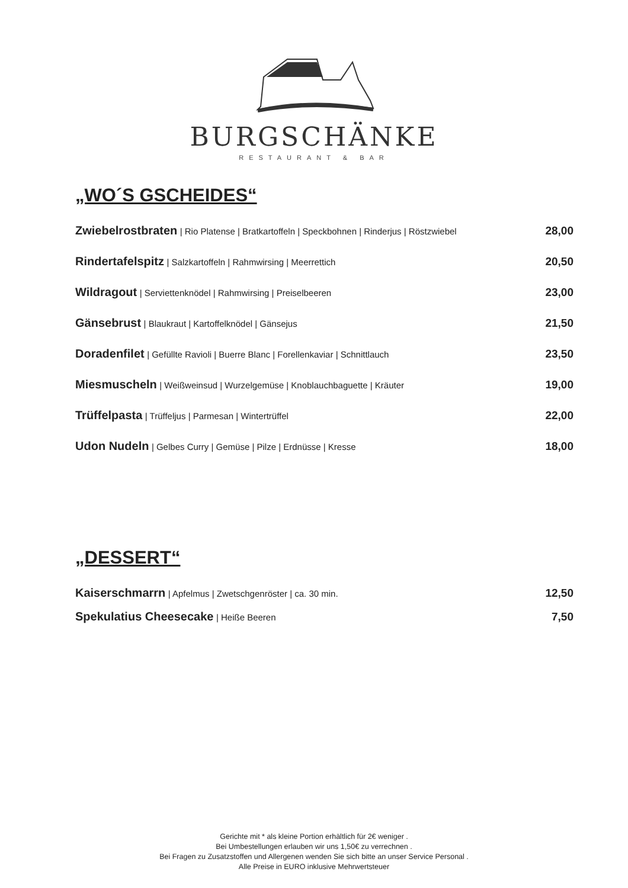BURGSCHÄNKE
RESTAURANT & BAR
„WO´S GSCHEIDES“
Zwiebelrostbraten | Rio Platense | Bratkartoffeln | Speckbohnen | Rinderjus | Röstzwiebel
28,00
Rindertafelspitz | Salzkartoffeln | Rahmwirsing | Meerrettich
20,50
Wildragout | Serviettenknödel | Rahmwirsing | Preiselbeeren
23,00
Gänsebrust | Blaukraut | Kartoffelknödel | Gänsejus
21,50
Doradenfilet | Gefüllte Ravioli | Buerre Blanc | Forellenkaviar | Schnittlauch
23,50
Miesmuscheln | Weißweinsud | Wurzelgemüse | Knoblauchbaguette | Kräuter
19,00
Trüffelpasta | Trüffeljus | Parmesan | Wintertrüffel
22,00
Udon Nudeln | Gelbes Curry | Gemüse | Pilze | Erdnüsse | Kresse
18,00
„DESSERT“
Kaiserschmarrn | Apfelmus | Zwetschgenröster | ca. 30 min.
12,50
Spekulatius Cheesecake | Heiße Beeren
7,50
Gerichte mit * als kleine Portion erhältlich für 2€ weniger .
Bei Umbestellungen erlauben wir uns 1,50€ zu verrechnen .
Bei Fragen zu Zusatzstoffen und Allergenen wenden Sie sich bitte an unser Service Personal .
Alle Preise in EURO inklusive Mehrwertsteuer